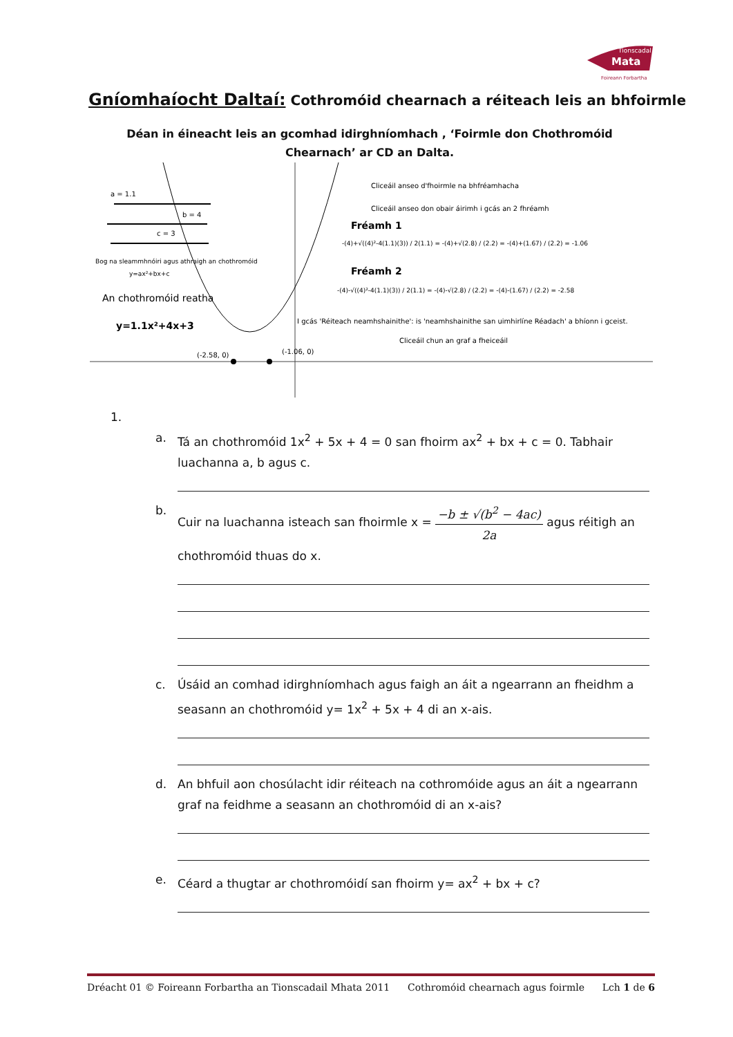Tionscadal
Mata
Foireann Forbartha
Gníomhaíocht Daltaí: Cothromóid chearnach a réiteach leis an bhfoirmle
Déan in éineacht leis an gcomhad idirghníomhach , ‘Foirmle don Chothromóid Chearnach’ ar CD an Dalta.
a = 1.1
b = 4
c = 3
Bog na sleammhnóiri agus athraigh an chothromóid
y=ax²+bx+c
An chothromóid reatha
y=1.1x²+4x+3
(-2.58, 0)
(-1.06, 0)
Cliceáil anseo d'fhoirmle na bhfréamhacha
Cliceáil anseo don obair áirimh i gcás an 2 fhréamh
Fréamh 1
-(4)+√((4)²-4(1.1)(3)) / 2(1.1) = -(4)+√(2.8) / (2.2) = -(4)+(1.67) / (2.2) = -1.06
Fréamh 2
-(4)-√((4)²-4(1.1)(3)) / 2(1.1) = -(4)-√(2.8) / (2.2) = -(4)-(1.67) / (2.2) = -2.58
I gcás 'Réiteach neamhshainithe': is 'neamhshainithe san uimhirlíne Réadach' a bhíonn i gceist.
Cliceáil chun an graf a fheiceáil
1.
a. Tá an chothromóid 1x<sup>2</sup> + 5x + 4 = 0 san fhoirm ax<sup>2</sup> + bx + c = 0. Tabhair luachanna a, b agus c.
b. Cuir na luachanna isteach san fhoirmle x = −b ± √(b<sup>2</sup> − 4ac) 2a agus réitigh an chothromóid thuas do x.
c. Úsáid an comhad idirghníomhach agus faigh an áit a ngearrann an fheidhm a seasann an chothromóid y= 1x<sup>2</sup> + 5x + 4 di an x-ais.
d. An bhfuil aon chosúlacht idir réiteach na cothromóide agus an áit a ngearrann graf na feidhme a seasann an chothromóid di an x-ais?
e. Céard a thugtar ar chothromóidí san fhoirm y= ax<sup>2</sup> + bx + c?
Dréacht 01 © Foireann Forbartha an Tionscadail Mhata 2011 Cothromóid chearnach agus foirmle Lch 1 de 6